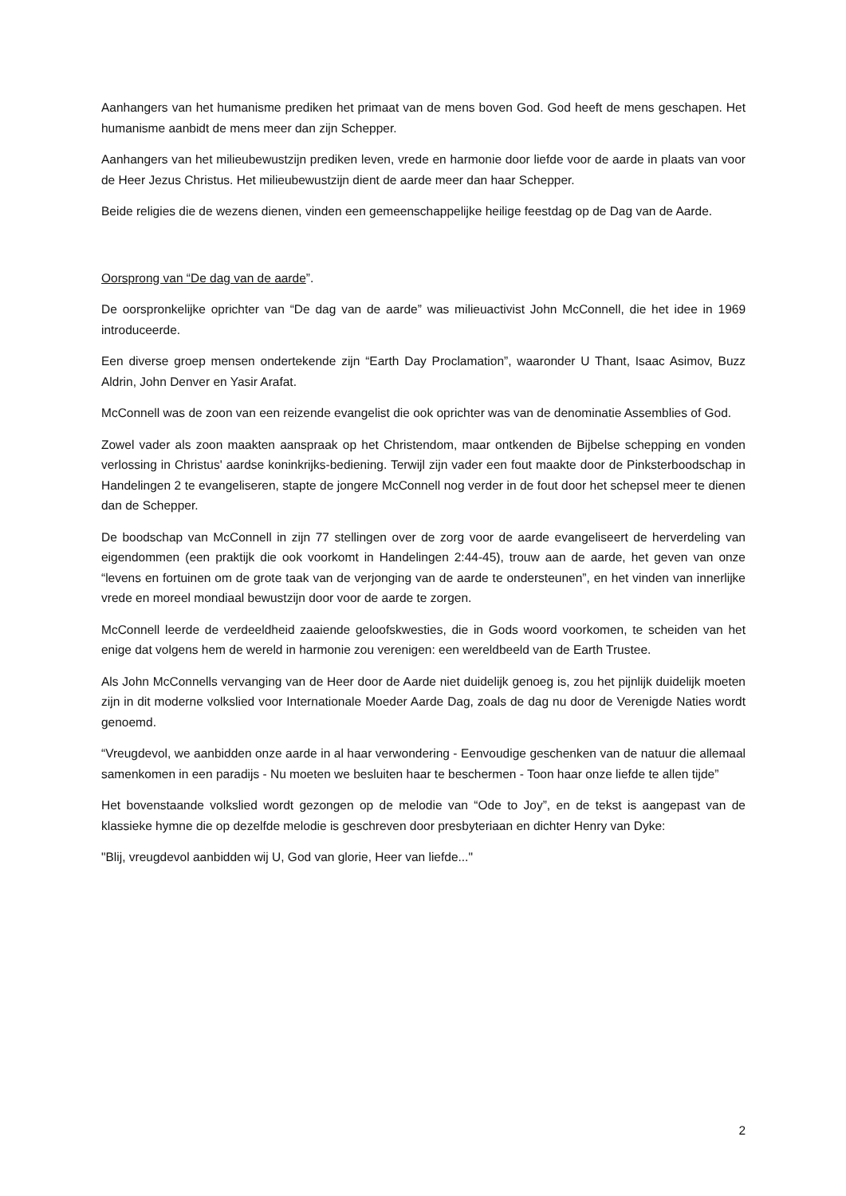Aanhangers van het humanisme prediken het primaat van de mens boven God. God heeft de mens geschapen. Het humanisme aanbidt de mens meer dan zijn Schepper.
Aanhangers van het milieubewustzijn prediken leven, vrede en harmonie door liefde voor de aarde in plaats van voor de Heer Jezus Christus. Het milieubewustzijn dient de aarde meer dan haar Schepper.
Beide religies die de wezens dienen, vinden een gemeenschappelijke heilige feestdag op de Dag van de Aarde.
Oorsprong van “De dag van de aarde”.
De oorspronkelijke oprichter van “De dag van de aarde” was milieuactivist John McConnell, die het idee in 1969 introduceerde.
Een diverse groep mensen ondertekende zijn “Earth Day Proclamation”, waaronder U Thant, Isaac Asimov, Buzz Aldrin, John Denver en Yasir Arafat.
McConnell was de zoon van een reizende evangelist die ook oprichter was van de denominatie Assemblies of God.
Zowel vader als zoon maakten aanspraak op het Christendom, maar ontkenden de Bijbelse schepping en vonden verlossing in Christus' aardse koninkrijks-bediening. Terwijl zijn vader een fout maakte door de Pinksterboodschap in Handelingen 2 te evangeliseren, stapte de jongere McConnell nog verder in de fout door het schepsel meer te dienen dan de Schepper.
De boodschap van McConnell in zijn 77 stellingen over de zorg voor de aarde evangeliseert de herverdeling van eigendommen (een praktijk die ook voorkomt in Handelingen 2:44-45), trouw aan de aarde, het geven van onze “levens en fortuinen om de grote taak van de verjonging van de aarde te ondersteunen”, en het vinden van innerlijke vrede en moreel mondiaal bewustzijn door voor de aarde te zorgen.
McConnell leerde de verdeeldheid zaaiende geloofskwesties, die in Gods woord voorkomen, te scheiden van het enige dat volgens hem de wereld in harmonie zou verenigen: een wereldbeeld van de Earth Trustee.
Als John McConnells vervanging van de Heer door de Aarde niet duidelijk genoeg is, zou het pijnlijk duidelijk moeten zijn in dit moderne volkslied voor Internationale Moeder Aarde Dag, zoals de dag nu door de Verenigde Naties wordt genoemd.
“Vreugdevol, we aanbidden onze aarde in al haar verwondering - Eenvoudige geschenken van de natuur die allemaal samenkomen in een paradijs - Nu moeten we besluiten haar te beschermen - Toon haar onze liefde te allen tijde”
Het bovenstaande volkslied wordt gezongen op de melodie van “Ode to Joy”, en de tekst is aangepast van de klassieke hymne die op dezelfde melodie is geschreven door presbyteriaan en dichter Henry van Dyke:
"Blij, vreugdevol aanbidden wij U, God van glorie, Heer van liefde..."
2